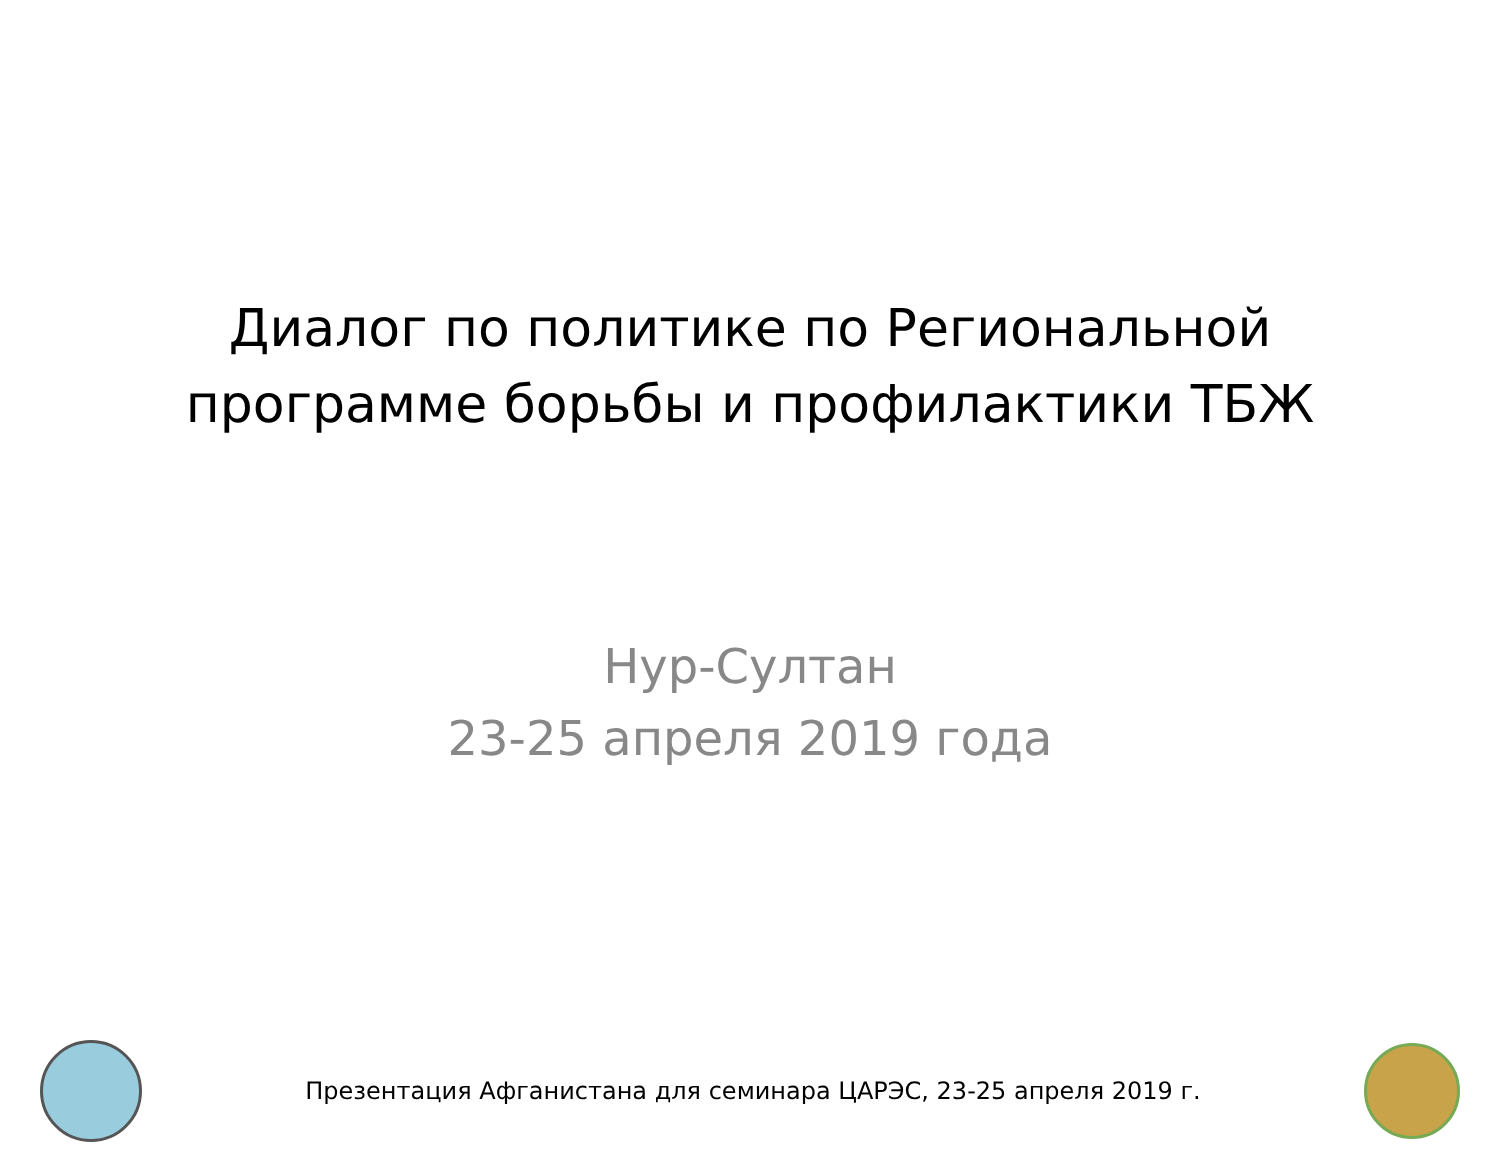Диалог по политике по Региональной
программе борьбы и профилактики ТБЖ
Нур-Султан
23-25 апреля 2019 года
Презентация Афганистана для семинара ЦАРЭС, 23-25 апреля 2019 г.